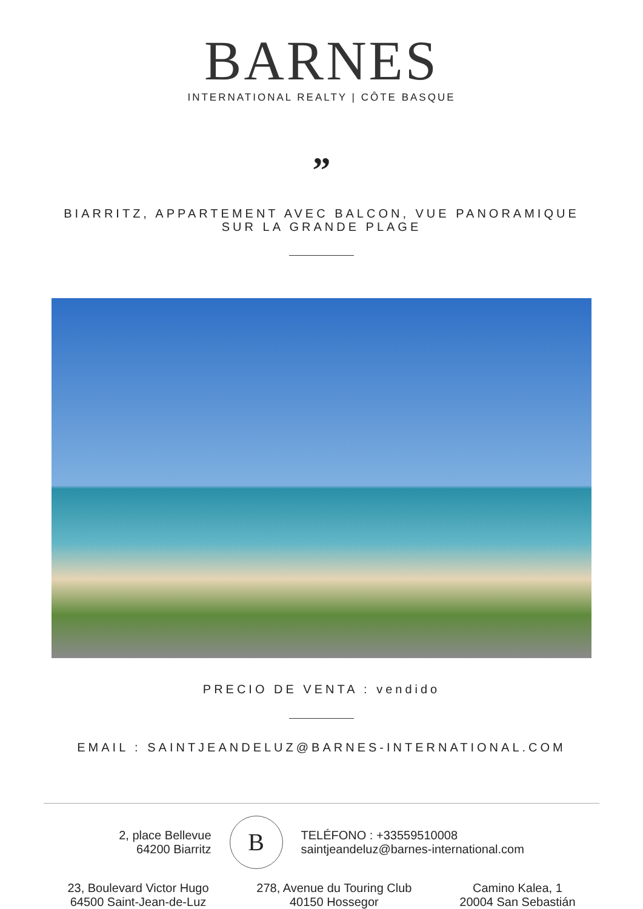BARNES
INTERNATIONAL REALTY | CÔTE BASQUE
”
BIARRITZ, APPARTEMENT AVEC BALCON, VUE PANORAMIQUE SUR LA GRANDE PLAGE
PRECIO DE VENTA : vendido
EMAIL : SAINTJEANDELUZ@BARNES-INTERNATIONAL.COM
2, place Bellevue
64200 Biarritz
B
TELÉFONO : +33559510008
saintjeandeluz@barnes-international.com
23, Boulevard Victor Hugo
64500 Saint-Jean-de-Luz
278, Avenue du Touring Club
40150 Hossegor
Camino Kalea, 1
20004 San Sebastián